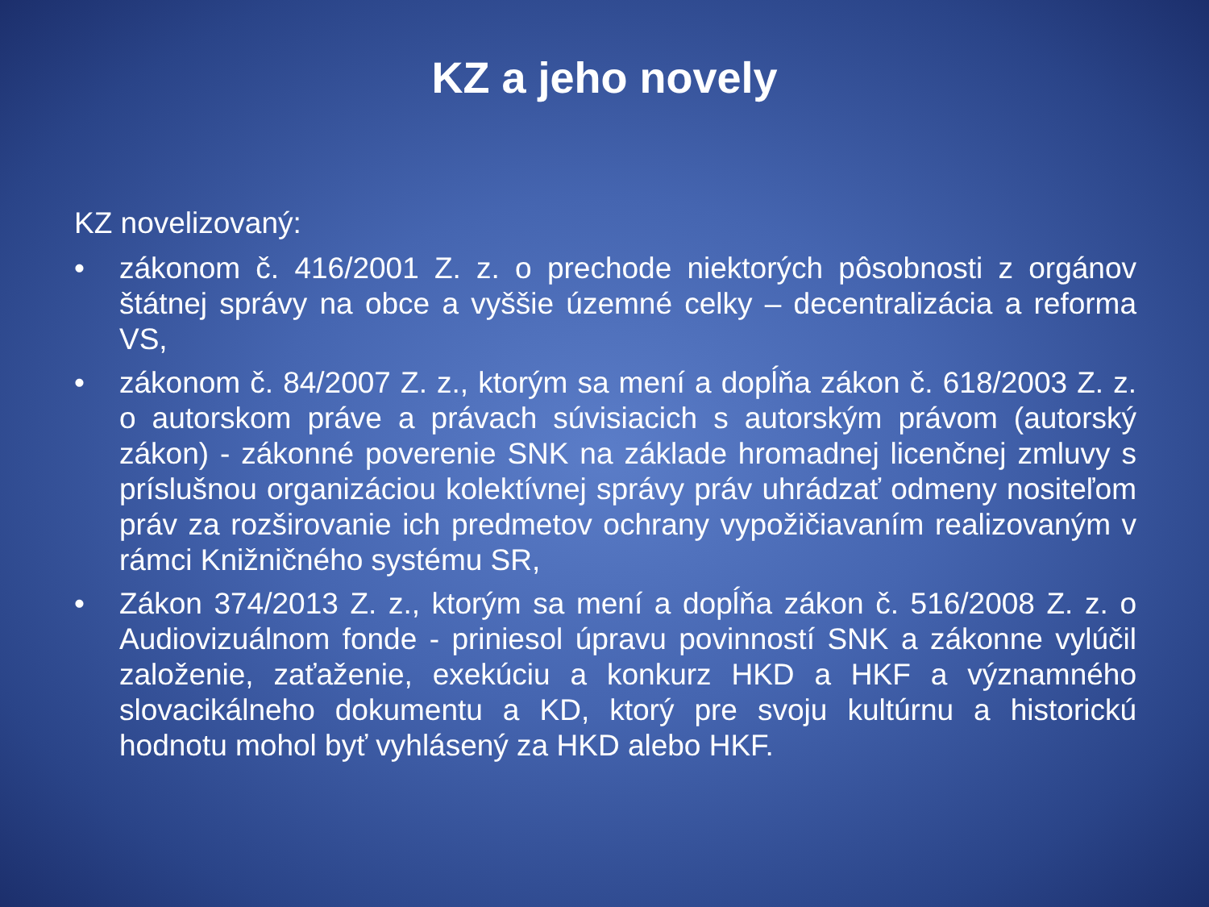KZ a jeho novely
KZ novelizovaný:
• zákonom č. 416/2001 Z. z. o prechode niektorých pôsobnosti z orgánov štátnej správy na obce a vyššie územné celky – decentralizácia a reforma VS,
• zákonom č. 84/2007 Z. z., ktorým sa mení a dopĺňa zákon č. 618/2003 Z. z. o autorskom práve a právach súvisiacich s autorským právom (autorský zákon) - zákonné poverenie SNK na základe hromadnej licenčnej zmluvy s príslušnou organizáciou kolektívnej správy práv uhrádzať odmeny nositeľom práv za rozširovanie ich predmetov ochrany vypožičiavaním realizovaným v rámci Knižničného systému SR,
• Zákon 374/2013 Z. z., ktorým sa mení a dopĺňa zákon č. 516/2008 Z. z. o Audiovizuálnom fonde - priniesol úpravu povinností SNK a zákonne vylúčil založenie, zaťaženie, exekúciu a konkurz HKD a HKF a významného slovacikálneho dokumentu a KD, ktorý pre svoju kultúrnu a historickú hodnotu mohol byť vyhlásený za HKD alebo HKF.